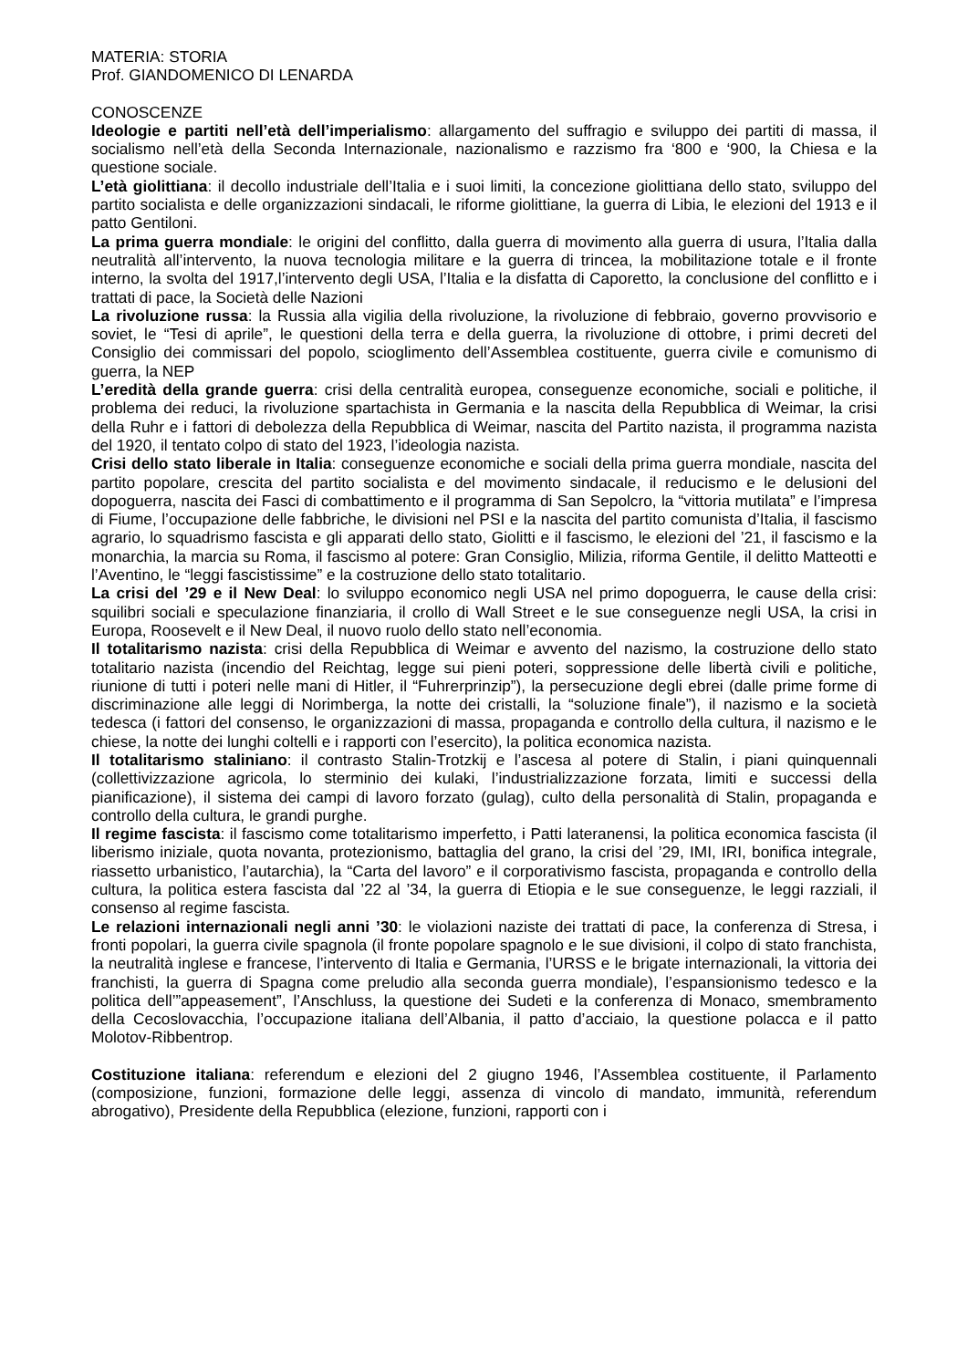MATERIA: STORIA
Prof. GIANDOMENICO DI LENARDA
CONOSCENZE
Ideologie e partiti nell’età dell’imperialismo: allargamento del suffragio e sviluppo dei partiti di massa, il socialismo nell’età della Seconda Internazionale, nazionalismo e razzismo fra ‘800 e ‘900, la Chiesa e la questione sociale.
L’età giolittiana: il decollo industriale dell’Italia e i suoi limiti, la concezione giolittiana dello stato, sviluppo del partito socialista e delle organizzazioni sindacali, le riforme giolittiane, la guerra di Libia, le elezioni del 1913 e il patto Gentiloni.
La prima guerra mondiale: le origini del conflitto, dalla guerra di movimento alla guerra di usura, l’Italia dalla neutralità all’intervento, la nuova tecnologia militare e la guerra di trincea, la mobilitazione totale e il fronte interno, la svolta del 1917,l’intervento degli USA, l’Italia e la disfatta di Caporetto, la conclusione del conflitto e i trattati di pace, la Società delle Nazioni
La rivoluzione russa: la Russia alla vigilia della rivoluzione, la rivoluzione di febbraio, governo provvisorio e soviet, le “Tesi di aprile”, le questioni della terra e della guerra, la rivoluzione di ottobre, i primi decreti del Consiglio dei commissari del popolo, scioglimento dell’Assemblea costituente, guerra civile e comunismo di guerra, la NEP
L’eredità della grande guerra: crisi della centralità europea, conseguenze economiche, sociali e politiche, il problema dei reduci, la rivoluzione spartachista in Germania e la nascita della Repubblica di Weimar, la crisi della Ruhr e i fattori di debolezza della Repubblica di Weimar, nascita del Partito nazista, il programma nazista del 1920, il tentato colpo di stato del 1923, l’ideologia nazista.
Crisi dello stato liberale in Italia: conseguenze economiche e sociali della prima guerra mondiale, nascita del partito popolare, crescita del partito socialista e del movimento sindacale, il reducismo e le delusioni del dopoguerra, nascita dei Fasci di combattimento e il programma di San Sepolcro, la “vittoria mutilata” e l’impresa di Fiume, l’occupazione delle fabbriche, le divisioni nel PSI e la nascita del partito comunista d’Italia, il fascismo agrario, lo squadrismo fascista e gli apparati dello stato, Giolitti e il fascismo, le elezioni del ’21, il fascismo e la monarchia, la marcia su Roma, il fascismo al potere: Gran Consiglio, Milizia, riforma Gentile, il delitto Matteotti e l’Aventino, le “leggi fascistissime” e la costruzione dello stato totalitario.
La crisi del ’29 e il New Deal: lo sviluppo economico negli USA nel primo dopoguerra, le cause della crisi: squilibri sociali e speculazione finanziaria, il crollo di Wall Street e le sue conseguenze negli USA, la crisi in Europa, Roosevelt e il New Deal, il nuovo ruolo dello stato nell’economia.
Il totalitarismo nazista: crisi della Repubblica di Weimar e avvento del nazismo, la costruzione dello stato totalitario nazista (incendio del Reichtag, legge sui pieni poteri, soppressione delle libertà civili e politiche, riunione di tutti i poteri nelle mani di Hitler, il “Fuhrerprinzip”), la persecuzione degli ebrei (dalle prime forme di discriminazione alle leggi di Norimberga, la notte dei cristalli, la “soluzione finale”), il nazismo e la società tedesca (i fattori del consenso, le organizzazioni di massa, propaganda e controllo della cultura, il nazismo e le chiese, la notte dei lunghi coltelli e i rapporti con l’esercito), la politica economica nazista.
Il totalitarismo staliniano: il contrasto Stalin-Trotzkij e l’ascesa al potere di Stalin, i piani quinquennali (collettivizzazione agricola, lo sterminio dei kulaki, l’industrializzazione forzata, limiti e successi della pianificazione), il sistema dei campi di lavoro forzato (gulag), culto della personalità di Stalin, propaganda e controllo della cultura, le grandi purghe.
Il regime fascista: il fascismo come totalitarismo imperfetto, i Patti lateranensi, la politica economica fascista (il liberismo iniziale, quota novanta, protezionismo, battaglia del grano, la crisi del ’29, IMI, IRI, bonifica integrale, riassetto urbanistico, l’autarchia), la “Carta del lavoro” e il corporativismo fascista, propaganda e controllo della cultura, la politica estera fascista dal ’22 al ’34, la guerra di Etiopia e le sue conseguenze, le leggi razziali, il consenso al regime fascista.
Le relazioni internazionali negli anni ’30: le violazioni naziste dei trattati di pace, la conferenza di Stresa, i fronti popolari, la guerra civile spagnola (il fronte popolare spagnolo e le sue divisioni, il colpo di stato franchista, la neutralità inglese e francese, l’intervento di Italia e Germania, l’URSS e le brigate internazionali, la vittoria dei franchisti, la guerra di Spagna come preludio alla seconda guerra mondiale), l’espansionismo tedesco e la politica dell’”appeasement”, l’Anschluss, la questione dei Sudeti e la conferenza di Monaco, smembramento della Cecoslovacchia, l’occupazione italiana dell’Albania, il patto d’acciaio, la questione polacca e il patto Molotov-Ribbentrop.
Costituzione italiana: referendum e elezioni del 2 giugno 1946, l’Assemblea costituente, il Parlamento (composizione, funzioni, formazione delle leggi, assenza di vincolo di mandato, immunità, referendum abrogativo), Presidente della Repubblica (elezione, funzioni, rapporti con i